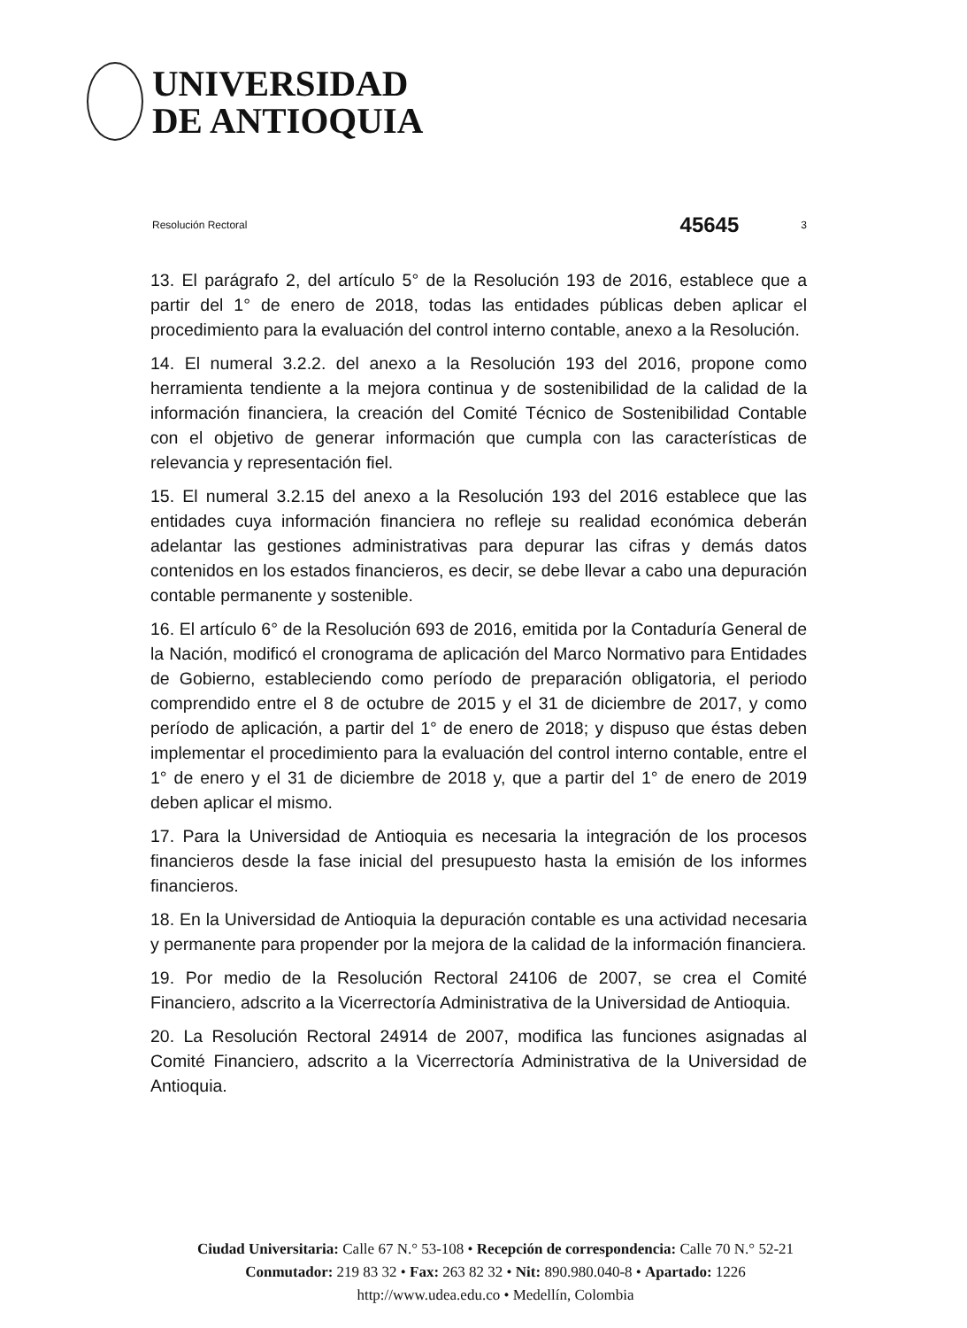UNIVERSIDAD
DE ANTIOQUIA
Resolución Rectoral 45645 3
13. El parágrafo 2, del artículo 5° de la Resolución 193 de 2016, establece que a partir del 1° de enero de 2018, todas las entidades públicas deben aplicar el procedimiento para la evaluación del control interno contable, anexo a la Resolución.
14. El numeral 3.2.2. del anexo a la Resolución 193 del 2016, propone como herramienta tendiente a la mejora continua y de sostenibilidad de la calidad de la información financiera, la creación del Comité Técnico de Sostenibilidad Contable con el objetivo de generar información que cumpla con las características de relevancia y representación fiel.
15. El numeral 3.2.15 del anexo a la Resolución 193 del 2016 establece que las entidades cuya información financiera no refleje su realidad económica deberán adelantar las gestiones administrativas para depurar las cifras y demás datos contenidos en los estados financieros, es decir, se debe llevar a cabo una depuración contable permanente y sostenible.
16. El artículo 6° de la Resolución 693 de 2016, emitida por la Contaduría General de la Nación, modificó el cronograma de aplicación del Marco Normativo para Entidades de Gobierno, estableciendo como período de preparación obligatoria, el periodo comprendido entre el 8 de octubre de 2015 y el 31 de diciembre de 2017, y como período de aplicación, a partir del 1° de enero de 2018; y dispuso que éstas deben implementar el procedimiento para la evaluación del control interno contable, entre el 1° de enero y el 31 de diciembre de 2018 y, que a partir del 1° de enero de 2019 deben aplicar el mismo.
17. Para la Universidad de Antioquia es necesaria la integración de los procesos financieros desde la fase inicial del presupuesto hasta la emisión de los informes financieros.
18. En la Universidad de Antioquia la depuración contable es una actividad necesaria y permanente para propender por la mejora de la calidad de la información financiera.
19. Por medio de la Resolución Rectoral 24106 de 2007, se crea el Comité Financiero, adscrito a la Vicerrectoría Administrativa de la Universidad de Antioquia.
20. La Resolución Rectoral 24914 de 2007, modifica las funciones asignadas al Comité Financiero, adscrito a la Vicerrectoría Administrativa de la Universidad de Antioquia.
Ciudad Universitaria: Calle 67 N.° 53-108 • Recepción de correspondencia: Calle 70 N.° 52-21
Conmutador: 219 83 32 • Fax: 263 82 32 • Nit: 890.980.040-8 • Apartado: 1226
http://www.udea.edu.co • Medellín, Colombia